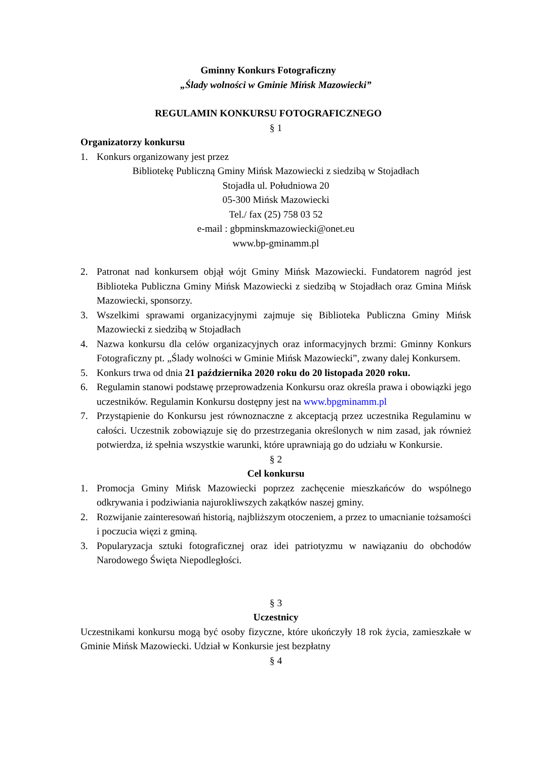Gminny Konkurs Fotograficzny
„Ślady wolności w Gminie Mińsk Mazowiecki”
REGULAMIN KONKURSU FOTOGRAFICZNEGO
§ 1
Organizatorzy konkursu
1. Konkurs organizowany jest przez
Bibliotekę Publiczną Gminy Mińsk Mazowiecki z siedzibą w Stojadłach
Stojadła ul. Południowa 20
05-300 Mińsk Mazowiecki
Tel./ fax (25) 758 03 52
e-mail : gbpminskmazowiecki@onet.eu
www.bp-gminamm.pl
2. Patronat nad konkursem objął wójt Gminy Mińsk Mazowiecki. Fundatorem nagród jest Biblioteka Publiczna Gminy Mińsk Mazowiecki z siedzibą w Stojadłach oraz Gmina Mińsk Mazowiecki, sponsorzy.
3. Wszelkimi sprawami organizacyjnymi zajmuje się Biblioteka Publiczna Gminy Mińsk Mazowiecki z siedzibą w Stojadłach
4. Nazwa konkursu dla celów organizacyjnych oraz informacyjnych brzmi: Gminny Konkurs Fotograficzny pt. „Ślady wolności w Gminie Mińsk Mazowiecki”, zwany dalej Konkursem.
5. Konkurs trwa od dnia 21 października 2020 roku do 20 listopada 2020 roku.
6. Regulamin stanowi podstawę przeprowadzenia Konkursu oraz określa prawa i obowiązki jego uczestników. Regulamin Konkursu dostępny jest na www.bpgminamm.pl
7. Przystąpienie do Konkursu jest równoznaczne z akceptacją przez uczestnika Regulaminu w całości. Uczestnik zobowiązuje się do przestrzegania określonych w nim zasad, jak również potwierdza, iż spełnia wszystkie warunki, które uprawniają go do udziału w Konkursie.
§ 2
Cel konkursu
1. Promocja Gminy Mińsk Mazowiecki poprzez zachęcenie mieszkańców do wspólnego odkrywania i podziwiania najurokliwszych zakątków naszej gminy.
2. Rozwijanie zainteresowań historią, najbliższym otoczeniem, a przez to umacnianie tożsamości i poczucia więzi z gminą.
3. Popularyzacja sztuki fotograficznej oraz idei patriotyzmu w nawiązaniu do obchodów Narodowego Święta Niepodległości.
§ 3
Uczestnicy
Uczestnikami konkursu mogą być osoby fizyczne, które ukończyły 18 rok życia, zamieszkałe w Gminie Mińsk Mazowiecki. Udział w Konkursie jest bezpłatny
§ 4